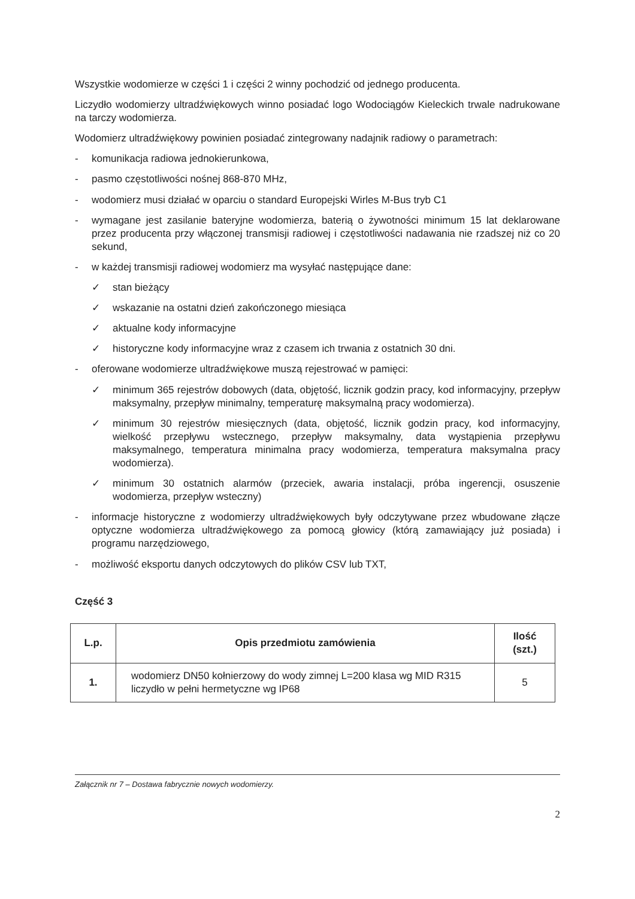Wszystkie wodomierze w części 1 i części 2 winny pochodzić od jednego producenta.
Liczydło wodomierzy ultradźwiękowych winno posiadać logo Wodociągów Kieleckich trwale nadrukowane na tarczy wodomierza.
Wodomierz ultradźwiękowy powinien posiadać zintegrowany nadajnik radiowy o parametrach:
- komunikacja radiowa jednokierunkowa,
- pasmo częstotliwości nośnej 868-870 MHz,
- wodomierz musi działać w oparciu o standard Europejski Wirles M-Bus tryb C1
- wymagane jest zasilanie bateryjne wodomierza, baterią o żywotności minimum 15 lat deklarowane przez producenta przy włączonej transmisji radiowej i częstotliwości nadawania nie rzadszej niż co 20 sekund,
- w każdej transmisji radiowej wodomierz ma wysyłać następujące dane:
✓ stan bieżący
✓ wskazanie na ostatni dzień zakończonego miesiąca
✓ aktualne kody informacyjne
✓ historyczne kody informacyjne wraz z czasem ich trwania z ostatnich 30 dni.
- oferowane wodomierze ultradźwiękowe muszą rejestrować w pamięci:
✓ minimum 365 rejestrów dobowych (data, objętość, licznik godzin pracy, kod informacyjny, przepływ maksymalny, przepływ minimalny, temperaturę maksymalną pracy wodomierza).
✓ minimum 30 rejestrów miesięcznych (data, objętość, licznik godzin pracy, kod informacyjny, wielkość przepływu wstecznego, przepływ maksymalny, data wystąpienia przepływu maksymalnego, temperatura minimalna pracy wodomierza, temperatura maksymalna pracy wodomierza).
✓ minimum 30 ostatnich alarmów (przeciek, awaria instalacji, próba ingerencji, osuszenie wodomierza, przepływ wsteczny)
- informacje historyczne z wodomierzy ultradźwiękowych były odczytywane przez wbudowane złącze optyczne wodomierza ultradźwiękowego za pomocą głowicy (którą zamawiający już posiada) i programu narzędziowego,
- możliwość eksportu danych odczytowych do plików CSV lub TXT,
Część 3
| L.p. | Opis przedmiotu zamówienia | Ilość (szt.) |
| --- | --- | --- |
| 1. | wodomierz DN50 kołnierzowy do wody zimnej L=200 klasa wg MID R315 liczydło w pełni hermetyczne wg IP68 | 5 |
Załącznik nr 7 – Dostawa fabrycznie nowych wodomierzy.
2